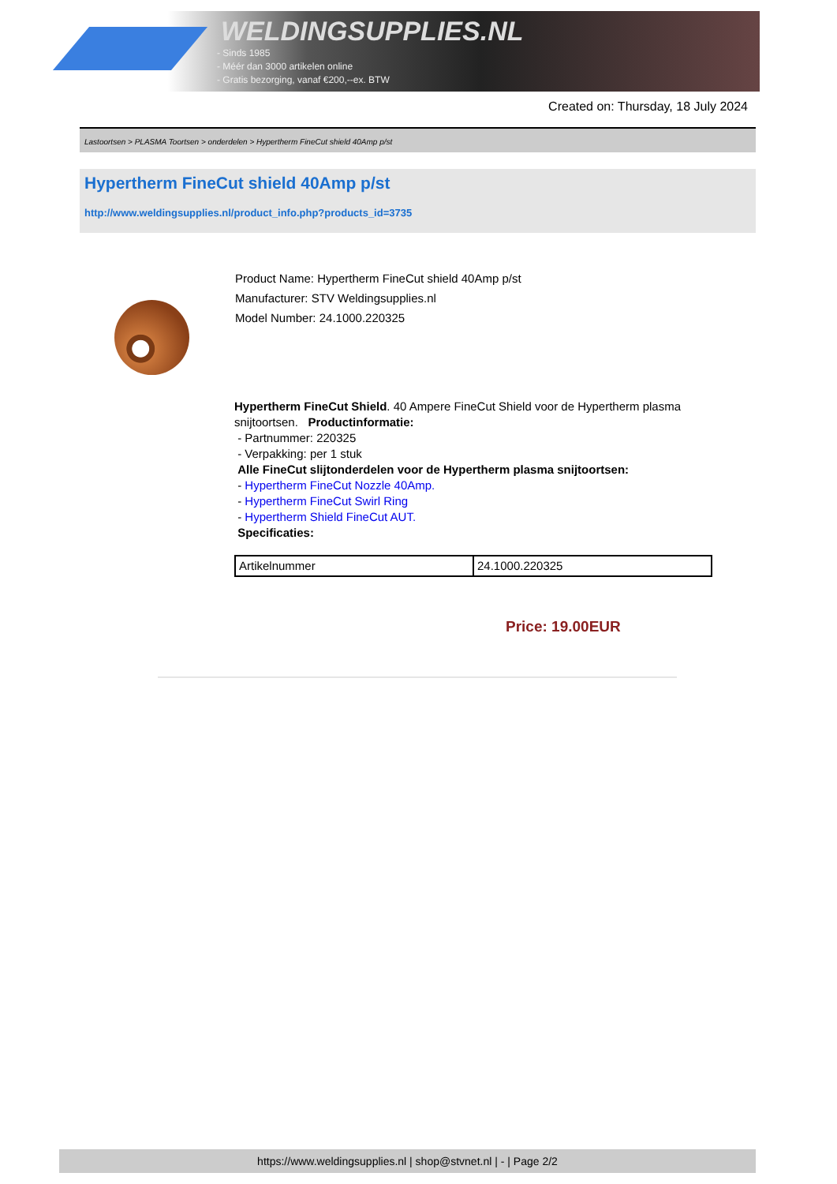WELDINGSUPPLIES.NL
- Sinds 1985
- Méér dan 3000 artikelen online
- Gratis bezorging, vanaf €200,--ex. BTW
Created on: Thursday, 18 July 2024
Lastoortsen > PLASMA Toortsen > onderdelen > Hypertherm FineCut shield 40Amp p/st
Hypertherm FineCut shield 40Amp p/st
http://www.weldingsupplies.nl/product_info.php?products_id=3735
Product Name: Hypertherm FineCut shield 40Amp p/st
Manufacturer: STV Weldingsupplies.nl
Model Number: 24.1000.220325
Hypertherm FineCut Shield. 40 Ampere FineCut Shield voor de Hypertherm plasma snijtoortsen. Productinformatie:
- Partnummer: 220325
- Verpakking: per 1 stuk
Alle FineCut slijtonderdelen voor de Hypertherm plasma snijtoortsen:
- Hypertherm FineCut Nozzle 40Amp.
- Hypertherm FineCut Swirl Ring
- Hypertherm Shield FineCut AUT.
Specificaties:
| Artikelnummer | 24.1000.220325 |
Price: 19.00EUR
https://www.weldingsupplies.nl | shop@stvnet.nl | - | Page 2/2